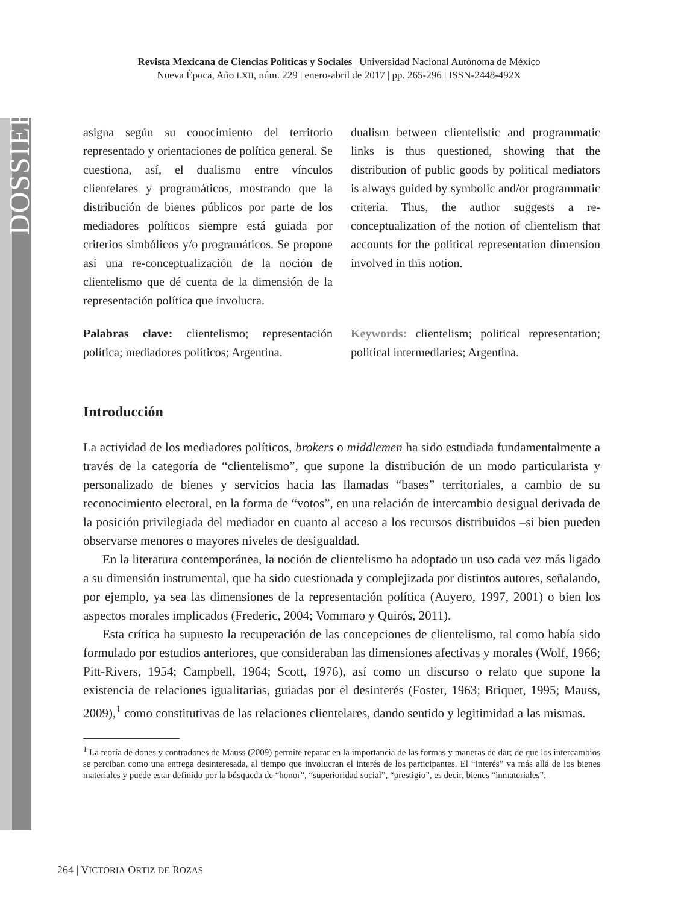DOSSIER
Revista Mexicana de Ciencias Políticas y Sociales | Universidad Nacional Autónoma de México
Nueva Época, Año LXII, núm. 229 | enero-abril de 2017 | pp. 265-296 | ISSN-2448-492X
asigna según su conocimiento del territorio representado y orientaciones de política general. Se cuestiona, así, el dualismo entre vínculos clientelares y programáticos, mostrando que la distribución de bienes públicos por parte de los mediadores políticos siempre está guiada por criterios simbólicos y/o programáticos. Se propone así una re-conceptualización de la noción de clientelismo que dé cuenta de la dimensión de la representación política que involucra.
Palabras clave: clientelismo; representación política; mediadores políticos; Argentina.
dualism between clientelistic and programmatic links is thus questioned, showing that the distribution of public goods by political mediators is always guided by symbolic and/or programmatic criteria. Thus, the author suggests a re-conceptualization of the notion of clientelism that accounts for the political representation dimension involved in this notion.
Keywords: clientelism; political representation; political intermediaries; Argentina.
Introducción
La actividad de los mediadores políticos, brokers o middlemen ha sido estudiada fundamentalmente a través de la categoría de “clientelismo”, que supone la distribución de un modo particularista y personalizado de bienes y servicios hacia las llamadas “bases” territoriales, a cambio de su reconocimiento electoral, en la forma de “votos”, en una relación de intercambio desigual derivada de la posición privilegiada del mediador en cuanto al acceso a los recursos distribuidos –si bien pueden observarse menores o mayores niveles de desigualdad.
En la literatura contemporánea, la noción de clientelismo ha adoptado un uso cada vez más ligado a su dimensión instrumental, que ha sido cuestionada y complejizada por distintos autores, señalando, por ejemplo, ya sea las dimensiones de la representación política (Auyero, 1997, 2001) o bien los aspectos morales implicados (Frederic, 2004; Vommaro y Quirós, 2011).
Esta crítica ha supuesto la recuperación de las concepciones de clientelismo, tal como había sido formulado por estudios anteriores, que consideraban las dimensiones afectivas y morales (Wolf, 1966; Pitt-Rivers, 1954; Campbell, 1964; Scott, 1976), así como un discurso o relato que supone la existencia de relaciones igualitarias, guiadas por el desinterés (Foster, 1963; Briquet, 1995; Mauss, 2009),<sup>1</sup> como constitutivas de las relaciones clientelares, dando sentido y legitimidad a las mismas.
<sup>1</sup> La teoría de dones y contradones de Mauss (2009) permite reparar en la importancia de las formas y maneras de dar; de que los intercambios se perciban como una entrega desinteresada, al tiempo que involucran el interés de los participantes. El “interés” va más allá de los bienes materiales y puede estar definido por la búsqueda de “honor”, “superioridad social”, “prestigio”, es decir, bienes “inmateriales”.
264 | VICTORIA ORTIZ DE ROZAS